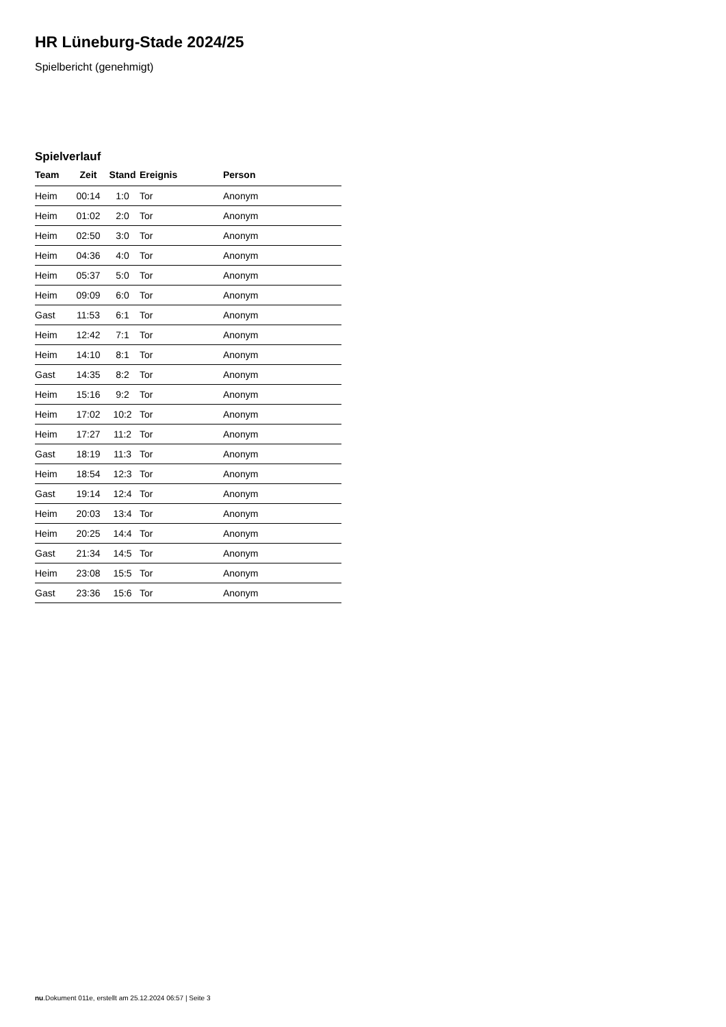HR Lüneburg-Stade 2024/25
Spielbericht (genehmigt)
Spielverlauf
| Team | Zeit | Stand | Ereignis | Person |
| --- | --- | --- | --- | --- |
| Heim | 00:14 | 1:0 | Tor | Anonym |
| Heim | 01:02 | 2:0 | Tor | Anonym |
| Heim | 02:50 | 3:0 | Tor | Anonym |
| Heim | 04:36 | 4:0 | Tor | Anonym |
| Heim | 05:37 | 5:0 | Tor | Anonym |
| Heim | 09:09 | 6:0 | Tor | Anonym |
| Gast | 11:53 | 6:1 | Tor | Anonym |
| Heim | 12:42 | 7:1 | Tor | Anonym |
| Heim | 14:10 | 8:1 | Tor | Anonym |
| Gast | 14:35 | 8:2 | Tor | Anonym |
| Heim | 15:16 | 9:2 | Tor | Anonym |
| Heim | 17:02 | 10:2 | Tor | Anonym |
| Heim | 17:27 | 11:2 | Tor | Anonym |
| Gast | 18:19 | 11:3 | Tor | Anonym |
| Heim | 18:54 | 12:3 | Tor | Anonym |
| Gast | 19:14 | 12:4 | Tor | Anonym |
| Heim | 20:03 | 13:4 | Tor | Anonym |
| Heim | 20:25 | 14:4 | Tor | Anonym |
| Gast | 21:34 | 14:5 | Tor | Anonym |
| Heim | 23:08 | 15:5 | Tor | Anonym |
| Gast | 23:36 | 15:6 | Tor | Anonym |
nu.Dokument 011e, erstellt am 25.12.2024 06:57 | Seite 3